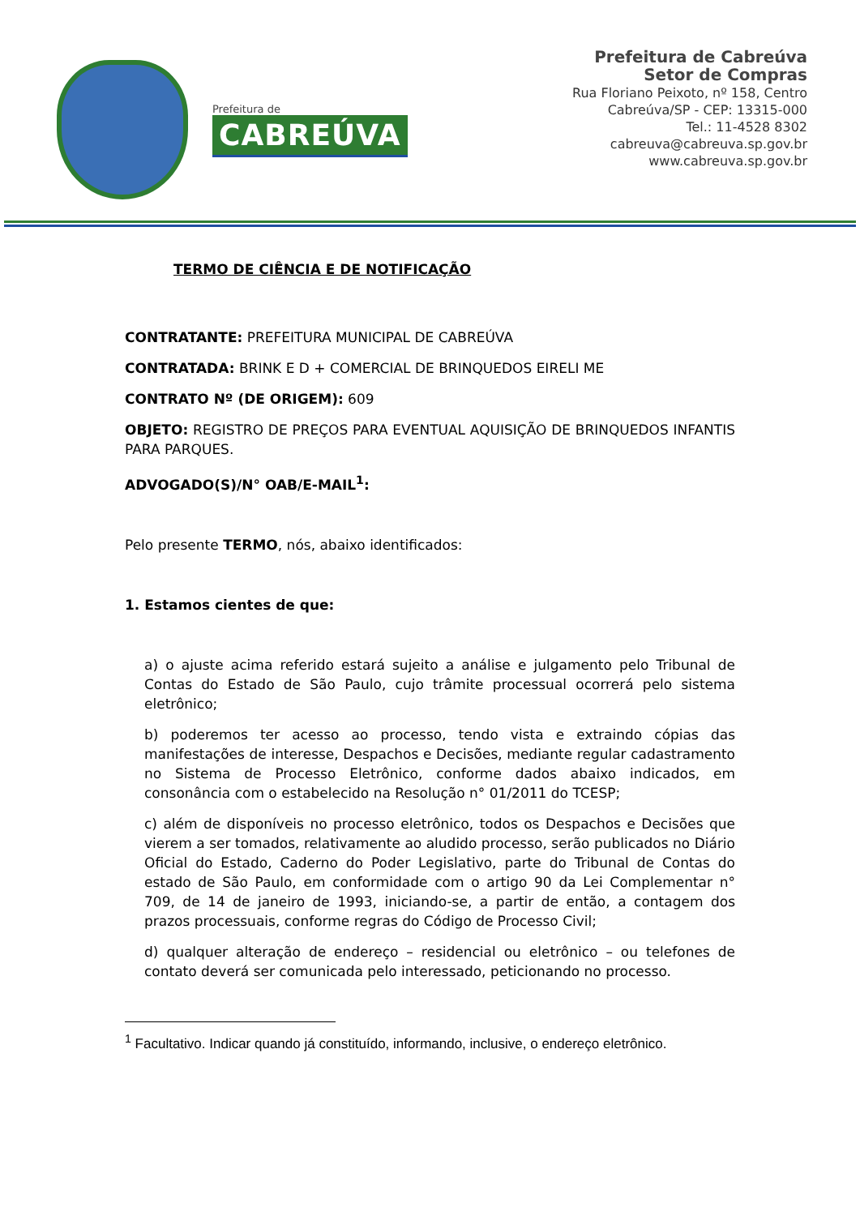Prefeitura de
CABREÚVA
Prefeitura de Cabreúva
Setor de Compras
Rua Floriano Peixoto, nº 158, Centro
Cabreúva/SP - CEP: 13315-000
Tel.: 11-4528 8302
cabreuva@cabreuva.sp.gov.br
www.cabreuva.sp.gov.br
TERMO DE CIÊNCIA E DE NOTIFICAÇÃO
CONTRATANTE: PREFEITURA MUNICIPAL DE CABREÚVA
CONTRATADA: BRINK E D + COMERCIAL DE BRINQUEDOS EIRELI ME
CONTRATO Nº (DE ORIGEM): 609
OBJETO: REGISTRO DE PREÇOS PARA EVENTUAL AQUISIÇÃO DE BRINQUEDOS INFANTIS PARA PARQUES.
ADVOGADO(S)/N° OAB/E-MAIL<sup>1</sup>:
Pelo presente TERMO, nós, abaixo identificados:
1. Estamos cientes de que:
a) o ajuste acima referido estará sujeito a análise e julgamento pelo Tribunal de Contas do Estado de São Paulo, cujo trâmite processual ocorrerá pelo sistema eletrônico;
b) poderemos ter acesso ao processo, tendo vista e extraindo cópias das manifestações de interesse, Despachos e Decisões, mediante regular cadastramento no Sistema de Processo Eletrônico, conforme dados abaixo indicados, em consonância com o estabelecido na Resolução n° 01/2011 do TCESP;
c) além de disponíveis no processo eletrônico, todos os Despachos e Decisões que vierem a ser tomados, relativamente ao aludido processo, serão publicados no Diário Oficial do Estado, Caderno do Poder Legislativo, parte do Tribunal de Contas do estado de São Paulo, em conformidade com o artigo 90 da Lei Complementar n° 709, de 14 de janeiro de 1993, iniciando-se, a partir de então, a contagem dos prazos processuais, conforme regras do Código de Processo Civil;
d) qualquer alteração de endereço – residencial ou eletrônico – ou telefones de contato deverá ser comunicada pelo interessado, peticionando no processo.
<sup>1</sup> Facultativo. Indicar quando já constituído, informando, inclusive, o endereço eletrônico.